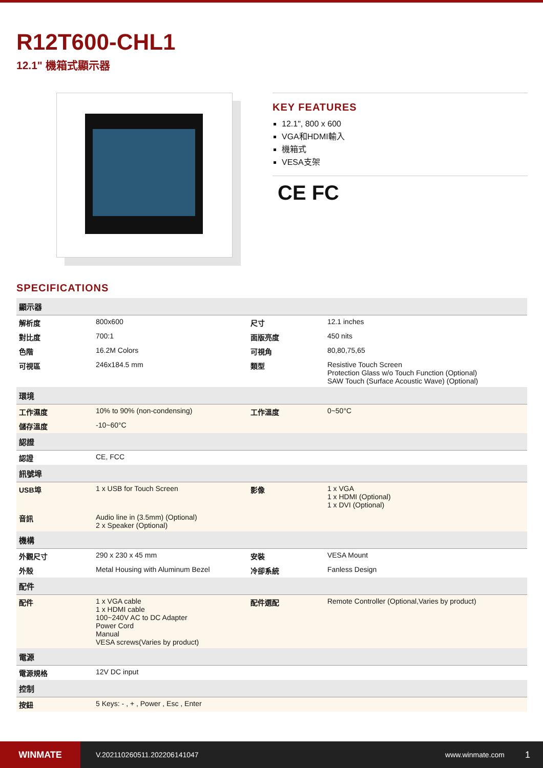R12T600-CHL1
12.1" 機箱式顯示器
KEY FEATURES
12.1", 800 x 600
VGA和HDMI輸入
機箱式
VESA支架
CE FC
SPECIFICATIONS
| 顯示器 | | | |
| --- | --- | --- | --- |
| 解析度 | 800x600 | 尺寸 | 12.1 inches |
| 對比度 | 700:1 | 面版亮度 | 450 nits |
| 色階 | 16.2M Colors | 可視角 | 80,80,75,65 |
| 可視區 | 246x184.5 mm | 類型 | Resistive Touch Screen Protection Glass w/o Touch Function (Optional) SAW Touch (Surface Acoustic Wave) (Optional) |
| 環境 | | | |
| 工作濕度 | 10% to 90% (non-condensing) | 工作溫度 | 0~50°C |
| 儲存溫度 | -10~60°C | | |
| 認證 | | | |
| 認證 | CE, FCC | | |
| 訊號埠 | | | |
| USB埠 | 1 x USB for Touch Screen | 影像 | 1 x VGA 1 x HDMI (Optional) 1 x DVI (Optional) |
| 音訊 | Audio line in (3.5mm) (Optional) 2 x Speaker (Optional) | | |
| 機構 | | | |
| 外觀尺寸 | 290 x 230 x 45 mm | 安裝 | VESA Mount |
| 外殼 | Metal Housing with Aluminum Bezel | 冷卻系統 | Fanless Design |
| 配件 | | | |
| 配件 | 1 x VGA cable 1 x HDMI cable 100~240V AC to DC Adapter Power Cord Manual VESA screws(Varies by product) | 配件選配 | Remote Controller (Optional,Varies by product) |
| 電源 | | | |
| 電源規格 | 12V DC input | | |
| 控制 | | | |
| 按鈕 | 5 Keys: - , + , Power , Esc , Enter | | |
WINMATE
V.202110260511.202206141047 www.winmate.com
1